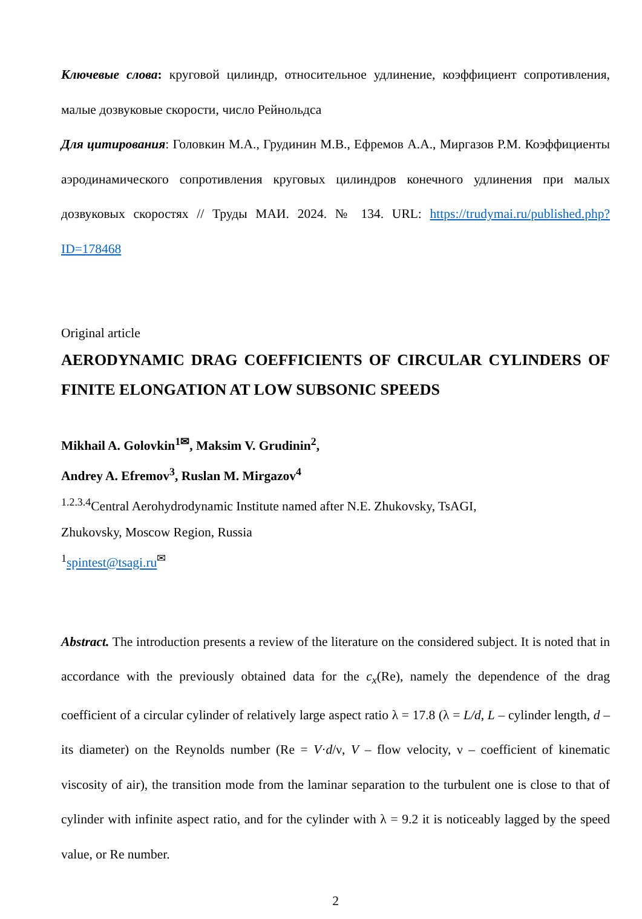Ключевые слова: круговой цилиндр, относительное удлинение, коэффициент сопротивления, малые дозвуковые скорости, число Рейнольдса
Для цитирования: Головкин М.А., Грудинин М.В., Ефремов А.А., Миргазов Р.М. Коэффициенты аэродинамического сопротивления круговых цилиндров конечного удлинения при малых дозвуковых скоростях // Труды МАИ. 2024. № 134. URL: https://trudymai.ru/published.php?ID=178468
Original article
AERODYNAMIC DRAG COEFFICIENTS OF CIRCULAR CYLINDERS OF FINITE ELONGATION AT LOW SUBSONIC SPEEDS
Mikhail A. Golovkin<sup>1✉</sup>, Maksim V. Grudinin<sup>2</sup>,
Andrey A. Efremov<sup>3</sup>, Ruslan M. Mirgazov<sup>4</sup>
<sup>1.2.3.4</sup>Central Aerohydrodynamic Institute named after N.E. Zhukovsky, TsAGI,
Zhukovsky, Moscow Region, Russia
<sup>1</sup> spintest@tsagi.ru<sup>✉</sup>
Abstract. The introduction presents a review of the literature on the considered subject. It is noted that in accordance with the previously obtained data for the c<sub>x</sub>(Re), namely the dependence of the drag coefficient of a circular cylinder of relatively large aspect ratio λ = 17.8 (λ = L/d, L – cylinder length, d – its diameter) on the Reynolds number (Re = V·d/ν, V – flow velocity, ν – coefficient of kinematic viscosity of air), the transition mode from the laminar separation to the turbulent one is close to that of cylinder with infinite aspect ratio, and for the cylinder with λ = 9.2 it is noticeably lagged by the speed value, or Re number.
2